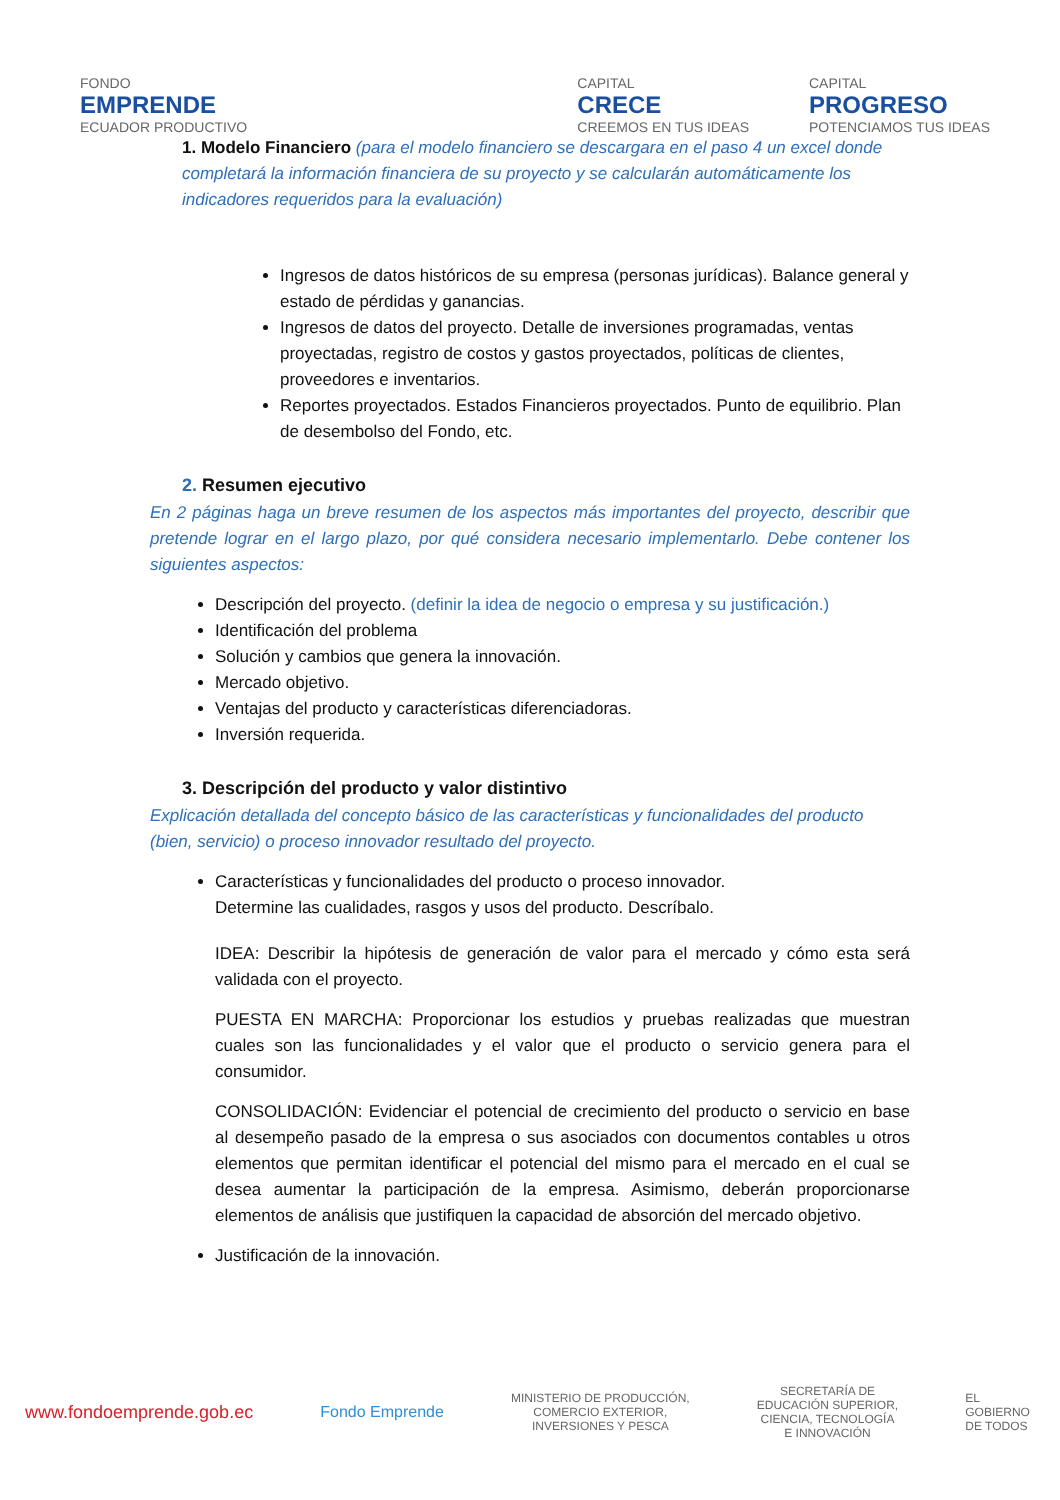FONDO
EMPRENDE
ECUADOR PRODUCTIVO
CAPITAL
CRECE
CREEMOS EN TUS IDEAS
CAPITAL
PROGRESO
POTENCIAMOS TUS IDEAS
1. Modelo Financiero (para el modelo financiero se descargara en el paso 4 un excel donde completará la información financiera de su proyecto y se calcularán automáticamente los indicadores requeridos para la evaluación)
Ingresos de datos históricos de su empresa (personas jurídicas). Balance general y estado de pérdidas y ganancias.
Ingresos de datos del proyecto. Detalle de inversiones programadas, ventas proyectadas, registro de costos y gastos proyectados, políticas de clientes, proveedores e inventarios.
Reportes proyectados. Estados Financieros proyectados. Punto de equilibrio. Plan de desembolso del Fondo, etc.
2. Resumen ejecutivo
En 2 páginas haga un breve resumen de los aspectos más importantes del proyecto, describir que pretende lograr en el largo plazo, por qué considera necesario implementarlo. Debe contener los siguientes aspectos:
Descripción del proyecto. (definir la idea de negocio o empresa y su justificación.)
Identificación del problema
Solución y cambios que genera la innovación.
Mercado objetivo.
Ventajas del producto y características diferenciadoras.
Inversión requerida.
3. Descripción del producto y valor distintivo
Explicación detallada del concepto básico de las características y funcionalidades del producto (bien, servicio) o proceso innovador resultado del proyecto.
Características y funcionalidades del producto o proceso innovador.
Determine las cualidades, rasgos y usos del producto. Descríbalo.
IDEA: Describir la hipótesis de generación de valor para el mercado y cómo esta será validada con el proyecto.
PUESTA EN MARCHA: Proporcionar los estudios y pruebas realizadas que muestran cuales son las funcionalidades y el valor que el producto o servicio genera para el consumidor.
CONSOLIDACIÓN: Evidenciar el potencial de crecimiento del producto o servicio en base al desempeño pasado de la empresa o sus asociados con documentos contables u otros elementos que permitan identificar el potencial del mismo para el mercado en el cual se desea aumentar la participación de la empresa. Asimismo, deberán proporcionarse elementos de análisis que justifiquen la capacidad de absorción del mercado objetivo.
Justificación de la innovación.
www.fondoemprende.gob.ec Fondo Emprende MINISTERIO DE PRODUCCIÓN,
COMERCIO EXTERIOR,
INVERSIONES Y PESCA SECRETARÍA DE
EDUCACIÓN SUPERIOR,
CIENCIA, TECNOLOGÍA
E INNOVACIÓN EL
GOBIERNO
DE TODOS